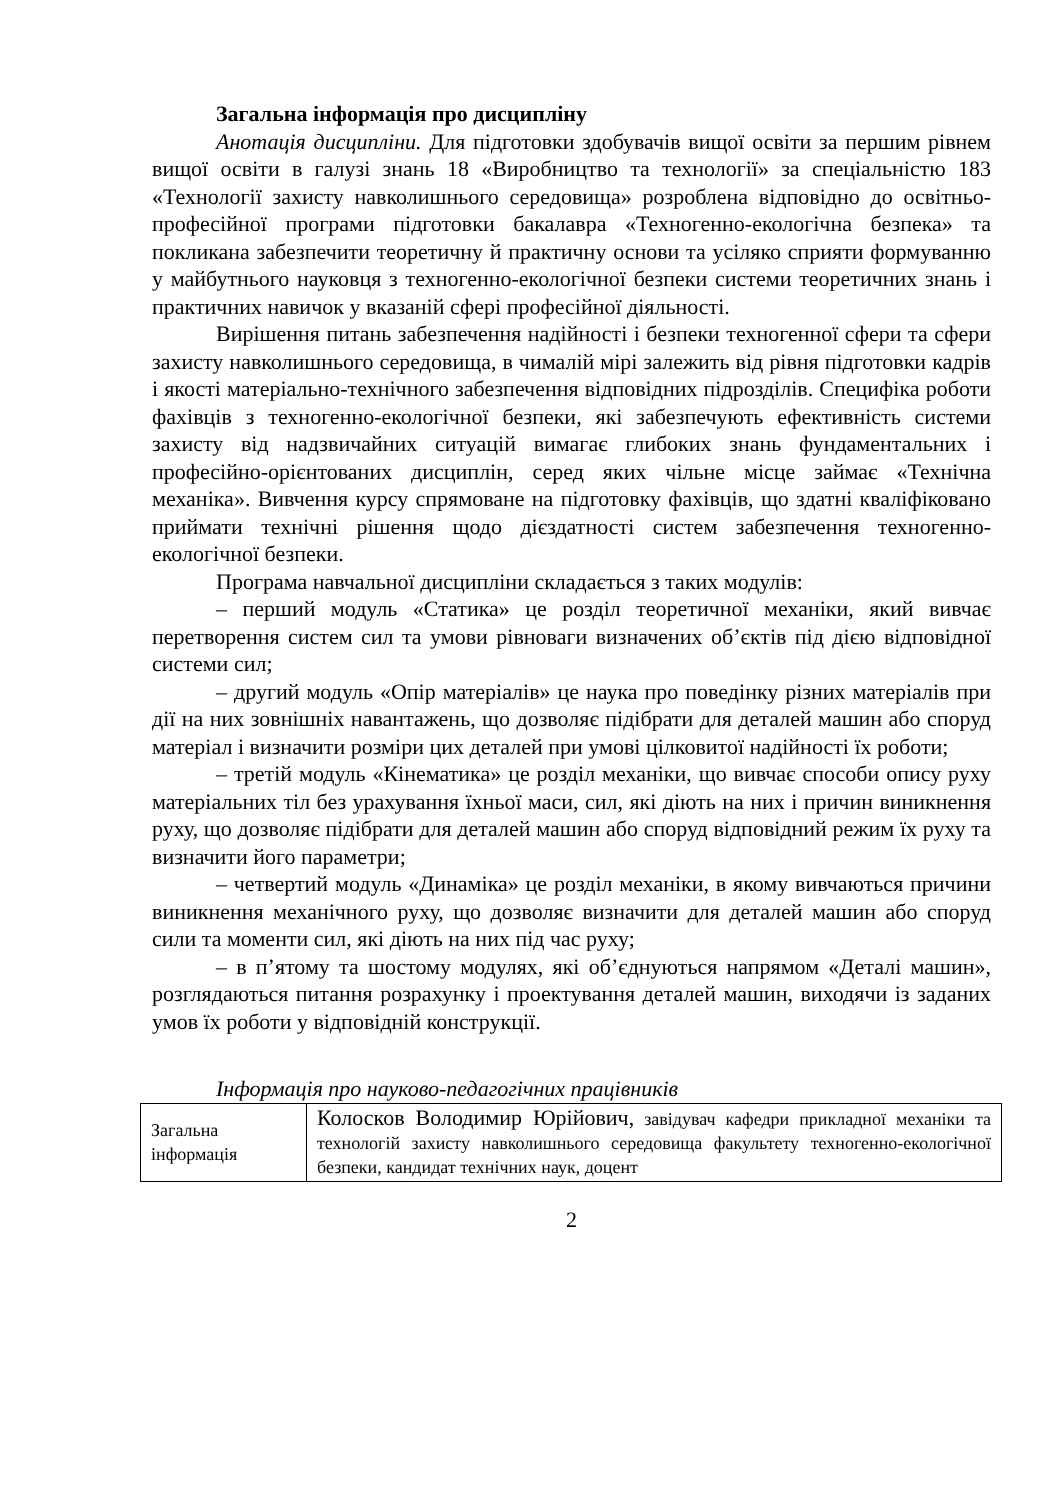Загальна інформація про дисципліну
Анотація дисципліни. Для підготовки здобувачів вищої освіти за першим рівнем вищої освіти в галузі знань 18 «Виробництво та технології» за спеціальністю 183 «Технології захисту навколишнього середовища» розроблена відповідно до освітньо-професійної програми підготовки бакалавра «Техногенно-екологічна безпека» та покликана забезпечити теоретичну й практичну основи та усіляко сприяти формуванню у майбутнього науковця з техногенно-екологічної безпеки системи теоретичних знань і практичних навичок у вказаній сфері професійної діяльності.
Вирішення питань забезпечення надійності і безпеки техногенної сфери та сфери захисту навколишнього середовища, в чималій мірі залежить від рівня підготовки кадрів і якості матеріально-технічного забезпечення відповідних підрозділів. Специфіка роботи фахівців з техногенно-екологічної безпеки, які забезпечують ефективність системи захисту від надзвичайних ситуацій вимагає глибоких знань фундаментальних і професійно-орієнтованих дисциплін, серед яких чільне місце займає «Технічна механіка». Вивчення курсу спрямоване на підготовку фахівців, що здатні кваліфіковано приймати технічні рішення щодо дієздатності систем забезпечення техногенно-екологічної безпеки.
Програма навчальної дисципліни складається з таких модулів:
– перший модуль «Статика» це розділ теоретичної механіки, який вивчає перетворення систем сил та умови рівноваги визначених об’єктів під дією відповідної системи сил;
– другий модуль «Опір матеріалів» це наука про поведінку різних матеріалів при дії на них зовнішніх навантажень, що дозволяє підібрати для деталей машин або споруд матеріал і визначити розміри цих деталей при умові цілковитої надійності їх роботи;
– третій модуль «Кінематика» це розділ механіки, що вивчає способи опису руху матеріальних тіл без урахування їхньої маси, сил, які діють на них і причин виникнення руху, що дозволяє підібрати для деталей машин або споруд відповідний режим їх руху та визначити його параметри;
– четвертий модуль «Динаміка» це розділ механіки, в якому вивчаються причини виникнення механічного руху, що дозволяє визначити для деталей машин або споруд сили та моменти сил, які діють на них під час руху;
– в п’ятому та шостому модулях, які об’єднуються напрямом «Деталі машин», розглядаються питання розрахунку і проектування деталей машин, виходячи із заданих умов їх роботи у відповідній конструкції.
Інформація про науково-педагогічних працівників
| Загальна інформація | Колосков Володимир Юрійович, завідувач кафедри прикладної механіки та технологій захисту навколишнього середовища факультету техногенно-екологічної безпеки, кандидат технічних наук, доцент |
2